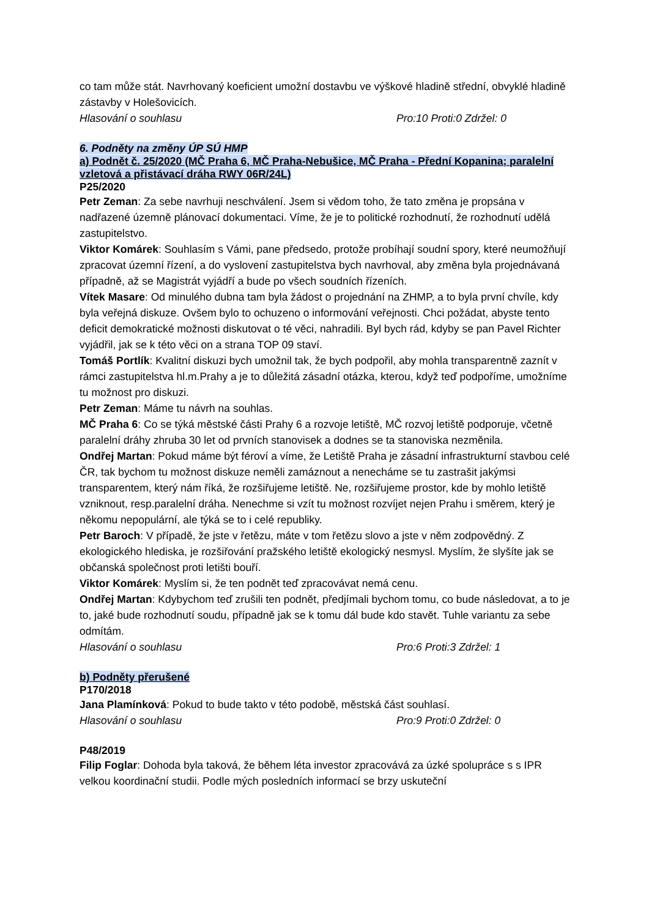co tam může stát. Navrhovaný koeficient umožní dostavbu ve výškové hladině střední, obvyklé hladině zástavby v Holešovicích.
Hlasování o souhlasu Pro:10 Proti:0 Zdržel: 0
6. Podněty na změny ÚP SÚ HMP
a) Podnět č. 25/2020 (MČ Praha 6, MČ Praha-Nebušice, MČ Praha - Přední Kopanina; paralelní vzletová a přistávací dráha RWY 06R/24L)
P25/2020
Petr Zeman: Za sebe navrhuji neschválení. Jsem si vědom toho, že tato změna je propsána v nadřazené územně plánovací dokumentaci. Víme, že je to politické rozhodnutí, že rozhodnutí udělá zastupitelstvo.
Viktor Komárek: Souhlasím s Vámi, pane předsedo, protože probíhají soudní spory, které neumožňují zpracovat územní řízení, a do vyslovení zastupitelstva bych navrhoval, aby změna byla projednávaná případně, až se Magistrát vyjádří a bude po všech soudních řízeních.
Vítek Masare: Od minulého dubna tam byla žádost o projednání na ZHMP, a to byla první chvíle, kdy byla veřejná diskuze. Ovšem bylo to ochuzeno o informování veřejnosti. Chci požádat, abyste tento deficit demokratické možnosti diskutovat o té věci, nahradili. Byl bych rád, kdyby se pan Pavel Richter vyjádřil, jak se k této věci on a strana TOP 09 staví.
Tomáš Portlík: Kvalitní diskuzi bych umožnil tak, že bych podpořil, aby mohla transparentně zaznít v rámci zastupitelstva hl.m.Prahy a je to důležitá zásadní otázka, kterou, když teď podpoříme, umožníme tu možnost pro diskuzi.
Petr Zeman: Máme tu návrh na souhlas.
MČ Praha 6: Co se týká městské části Prahy 6 a rozvoje letiště, MČ rozvoj letiště podporuje, včetně paralelní dráhy zhruba 30 let od prvních stanovisek a dodnes se ta stanoviska nezměnila.
Ondřej Martan: Pokud máme být féroví a víme, že Letiště Praha je zásadní infrastrukturní stavbou celé ČR, tak bychom tu možnost diskuze neměli zamáznout a nenecháme se tu zastrašit jakýmsi transparentem, který nám říká, že rozšiřujeme letiště. Ne, rozšiřujeme prostor, kde by mohlo letiště vzniknout, resp.paralelní dráha. Nenechme si vzít tu možnost rozvíjet nejen Prahu i směrem, který je někomu nepopulární, ale týká se to i celé republiky.
Petr Baroch: V případě, že jste v řetězu, máte v tom řetězu slovo a jste v něm zodpovědný. Z ekologického hlediska, je rozšiřování pražského letiště ekologický nesmysl. Myslím, že slyšíte jak se občanská společnost proti letišti bouří.
Viktor Komárek: Myslím si, že ten podnět teď zpracovávat nemá cenu.
Ondřej Martan: Kdybychom teď zrušili ten podnět, předjímali bychom tomu, co bude následovat, a to je to, jaké bude rozhodnutí soudu, případně jak se k tomu dál bude kdo stavět. Tuhle variantu za sebe odmítám.
Hlasování o souhlasu Pro:6 Proti:3 Zdržel: 1
b) Podněty přerušené
P170/2018
Jana Plamínková: Pokud to bude takto v této podobě, městská část souhlasí.
Hlasování o souhlasu Pro:9 Proti:0 Zdržel: 0
P48/2019
Filip Foglar: Dohoda byla taková, že během léta investor zpracovává za úzké spolupráce s s IPR velkou koordinační studii. Podle mých posledních informací se brzy uskuteční